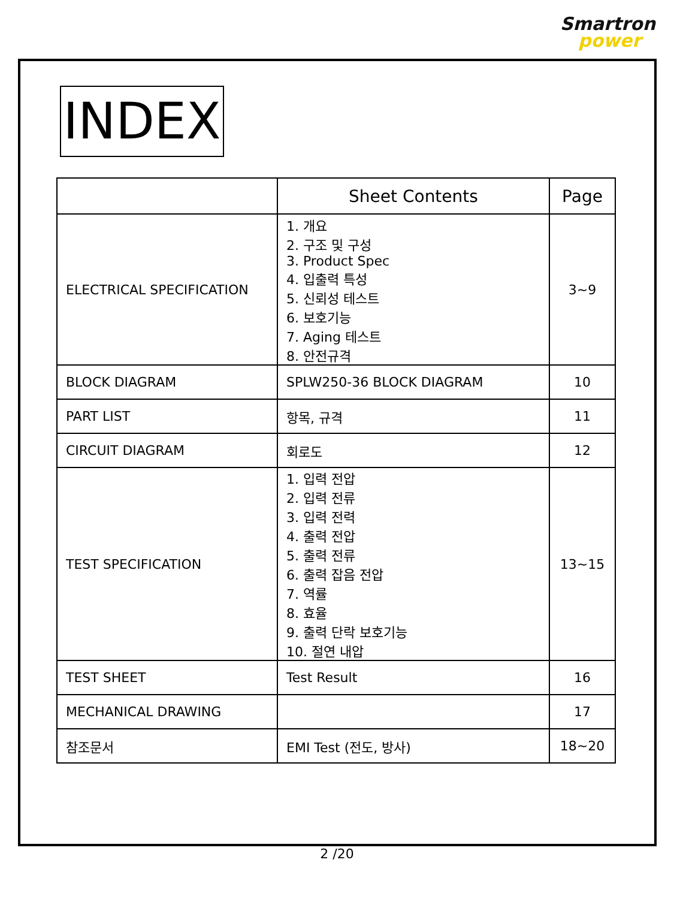Smartron
power
INDEX
| | Sheet Contents | Page |
| --- | --- | --- |
| ELECTRICAL SPECIFICATION | 1. 개요 2. 구조 및 구성 3. Product Spec 4. 입출력 특성 5. 신뢰성 테스트 6. 보호기능 7. Aging 테스트 8. 안전규격 | 3~9 |
| BLOCK DIAGRAM | SPLW250-36 BLOCK DIAGRAM | 10 |
| PART LIST | 항목, 규격 | 11 |
| CIRCUIT DIAGRAM | 회로도 | 12 |
| TEST SPECIFICATION | 1. 입력 전압 2. 입력 전류 3. 입력 전력 4. 출력 전압 5. 출력 전류 6. 출력 잡음 전압 7. 역률 8. 효율 9. 출력 단락 보호기능 10. 절연 내압 | 13~15 |
| TEST SHEET | Test Result | 16 |
| MECHANICAL DRAWING | | 17 |
| 참조문서 | EMI Test (전도, 방사) | 18~20 |
2 /20